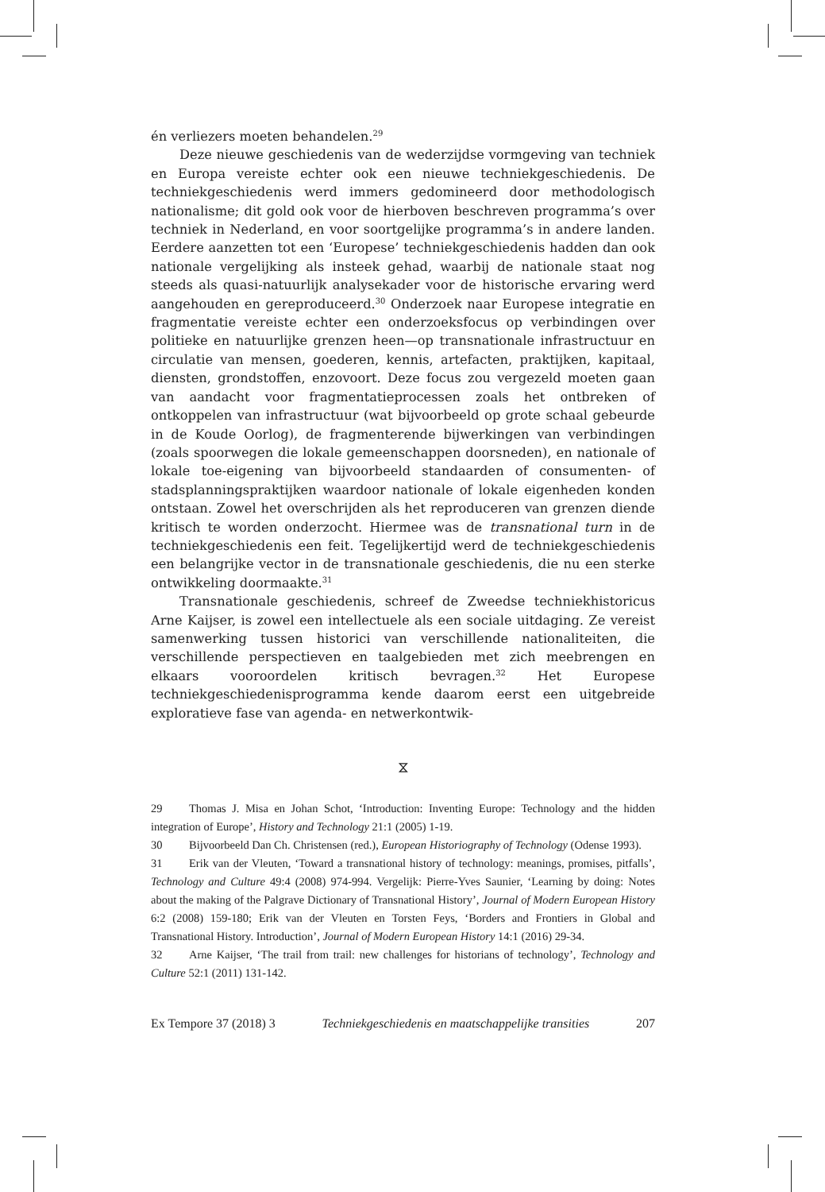én verliezers moeten behandelen.<sup>29</sup>
Deze nieuwe geschiedenis van de wederzijdse vormgeving van techniek en Europa vereiste echter ook een nieuwe techniekgeschiedenis. De techniekgeschiedenis werd immers gedomineerd door methodologisch nationalisme; dit gold ook voor de hierboven beschreven programma’s over techniek in Nederland, en voor soortgelijke programma’s in andere landen. Eerdere aanzetten tot een ‘Europese’ techniekgeschiedenis hadden dan ook nationale vergelijking als insteek gehad, waarbij de nationale staat nog steeds als quasi-natuurlijk analysekader voor de historische ervaring werd aangehouden en gereproduceerd.<sup>30</sup> Onderzoek naar Europese integratie en fragmentatie vereiste echter een onderzoeksfocus op verbindingen over politieke en natuurlijke grenzen heen—op transnationale infrastructuur en circulatie van mensen, goederen, kennis, artefacten, praktijken, kapitaal, diensten, grondstoffen, enzovoort. Deze focus zou vergezeld moeten gaan van aandacht voor fragmentatieprocessen zoals het ontbreken of ontkoppelen van infrastructuur (wat bijvoorbeeld op grote schaal gebeurde in de Koude Oorlog), de fragmenterende bijwerkingen van verbindingen (zoals spoorwegen die lokale gemeenschappen doorsneden), en nationale of lokale toe-eigening van bijvoorbeeld standaarden of consumenten- of stadsplanningspraktijken waardoor nationale of lokale eigenheden konden ontstaan. Zowel het overschrijden als het reproduceren van grenzen diende kritisch te worden onderzocht. Hiermee was de transnational turn in de techniekgeschiedenis een feit. Tegelijkertijd werd de techniekgeschiedenis een belangrijke vector in de transnationale geschiedenis, die nu een sterke ontwikkeling doormaakte.<sup>31</sup>
Transnationale geschiedenis, schreef de Zweedse techniekhistoricus Arne Kaijser, is zowel een intellectuele als een sociale uitdaging. Ze vereist samenwerking tussen historici van verschillende nationaliteiten, die verschillende perspectieven en taalgebieden met zich meebrengen en elkaars vooroordelen kritisch bevragen.<sup>32</sup> Het Europese techniekgeschiedenisprogramma kende daarom eerst een uitgebreide exploratieve fase van agenda- en netwerkontwik-
⧖
29 Thomas J. Misa en Johan Schot, ‘Introduction: Inventing Europe: Technology and the hidden integration of Europe’, History and Technology 21:1 (2005) 1-19.
30 Bijvoorbeeld Dan Ch. Christensen (red.), European Historiography of Technology (Odense 1993).
31 Erik van der Vleuten, ‘Toward a transnational history of technology: meanings, promises, pitfalls’, Technology and Culture 49:4 (2008) 974-994. Vergelijk: Pierre-Yves Saunier, ‘Learning by doing: Notes about the making of the Palgrave Dictionary of Transnational History’, Journal of Modern European History 6:2 (2008) 159-180; Erik van der Vleuten en Torsten Feys, ‘Borders and Frontiers in Global and Transnational History. Introduction’, Journal of Modern European History 14:1 (2016) 29-34.
32 Arne Kaijser, ‘The trail from trail: new challenges for historians of technology’, Technology and Culture 52:1 (2011) 131-142.
Ex Tempore 37 (2018) 3 Techniekgeschiedenis en maatschappelijke transities 207